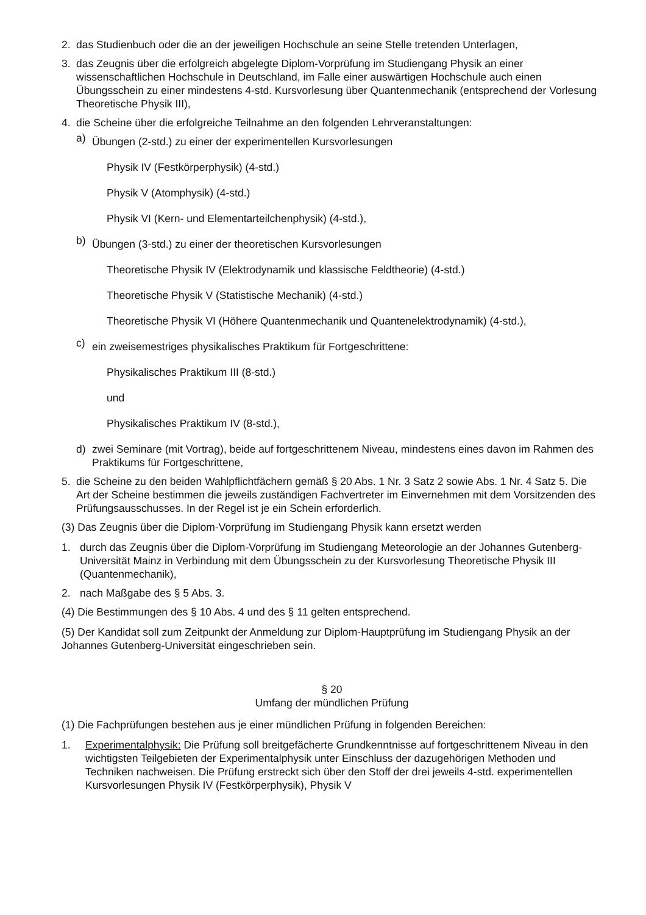2. das Studienbuch oder die an der jeweiligen Hochschule an seine Stelle tretenden Unterlagen,
3. das Zeugnis über die erfolgreich abgelegte Diplom-Vorprüfung im Studiengang Physik an einer wissenschaftlichen Hochschule in Deutschland, im Falle einer auswärtigen Hochschule auch einen Übungsschein zu einer mindestens 4-std. Kursvorlesung über Quantenmechanik (entsprechend der Vorlesung Theoretische Physik III),
4. die Scheine über die erfolgreiche Teilnahme an den folgenden Lehrveranstaltungen:
a) Übungen (2-std.) zu einer der experimentellen Kursvorlesungen
Physik IV (Festkörperphysik) (4-std.)
Physik V (Atomphysik) (4-std.)
Physik VI (Kern- und Elementarteilchenphysik) (4-std.),
b) Übungen (3-std.) zu einer der theoretischen Kursvorlesungen
Theoretische Physik IV (Elektrodynamik und klassische Feldtheorie) (4-std.)
Theoretische Physik V (Statistische Mechanik) (4-std.)
Theoretische Physik VI (Höhere Quantenmechanik und Quantenelektrodynamik) (4-std.),
c) ein zweisemestriges physikalisches Praktikum für Fortgeschrittene:
Physikalisches Praktikum III (8-std.)
und
Physikalisches Praktikum IV (8-std.),
d) zwei Seminare (mit Vortrag), beide auf fortgeschrittenem Niveau, mindestens eines davon im Rahmen des Praktikums für Fortgeschrittene,
5. die Scheine zu den beiden Wahlpflichtfächern gemäß § 20 Abs. 1 Nr. 3 Satz 2 sowie Abs. 1 Nr. 4 Satz 5. Die Art der Scheine bestimmen die jeweils zuständigen Fachvertreter im Einvernehmen mit dem Vorsitzenden des Prüfungsausschusses. In der Regel ist je ein Schein erforderlich.
(3) Das Zeugnis über die Diplom-Vorprüfung im Studiengang Physik kann ersetzt werden
1. durch das Zeugnis über die Diplom-Vorprüfung im Studiengang Meteorologie an der Johannes Gutenberg-Universität Mainz in Verbindung mit dem Übungsschein zu der Kursvorlesung Theoretische Physik III (Quantenmechanik),
2. nach Maßgabe des § 5 Abs. 3.
(4) Die Bestimmungen des § 10 Abs. 4 und des § 11 gelten entsprechend.
(5) Der Kandidat soll zum Zeitpunkt der Anmeldung zur Diplom-Hauptprüfung im Studiengang Physik an der Johannes Gutenberg-Universität eingeschrieben sein.
§ 20
Umfang der mündlichen Prüfung
(1) Die Fachprüfungen bestehen aus je einer mündlichen Prüfung in folgenden Bereichen:
1. Experimentalphysik: Die Prüfung soll breitgefächerte Grundkenntnisse auf fortgeschrittenem Niveau in den wichtigsten Teilgebieten der Experimentalphysik unter Einschluss der dazugehörigen Methoden und Techniken nachweisen. Die Prüfung erstreckt sich über den Stoff der drei jeweils 4-std. experimentellen Kursvorlesungen Physik IV (Festkörperphysik), Physik V